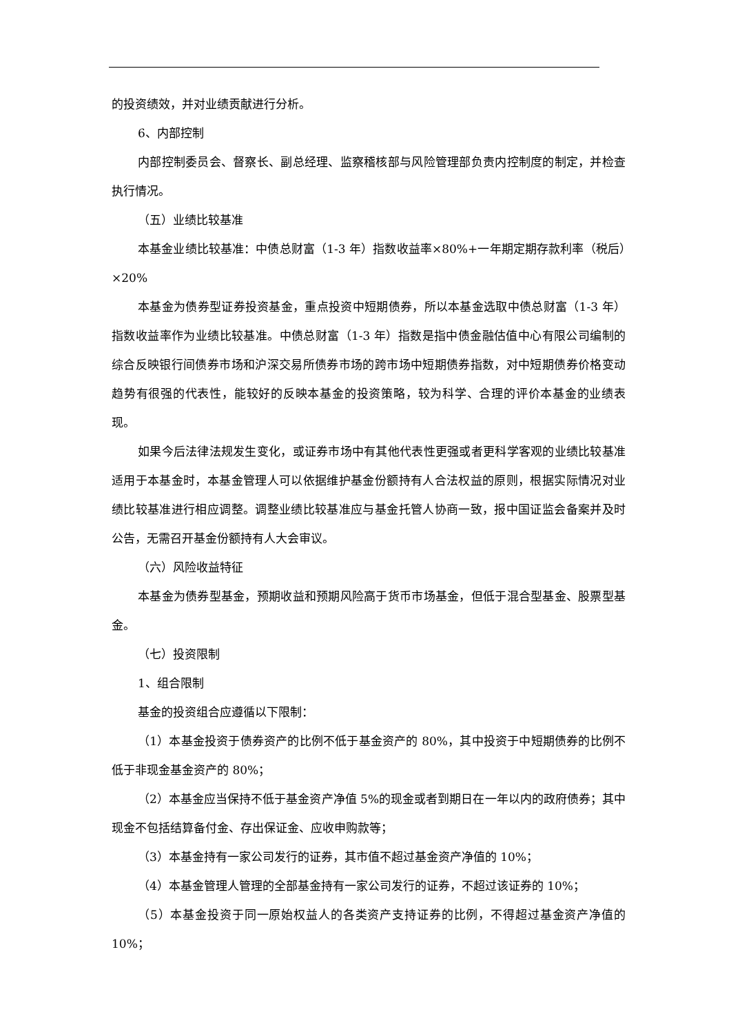的投资绩效，并对业绩贡献进行分析。
6、内部控制
内部控制委员会、督察长、副总经理、监察稽核部与风险管理部负责内控制度的制定，并检查执行情况。
（五）业绩比较基准
本基金业绩比较基准：中债总财富（1-3 年）指数收益率×80%+一年期定期存款利率（税后）×20%
本基金为债券型证券投资基金，重点投资中短期债券，所以本基金选取中债总财富（1-3 年）指数收益率作为业绩比较基准。中债总财富（1-3 年）指数是指中债金融估值中心有限公司编制的综合反映银行间债券市场和沪深交易所债券市场的跨市场中短期债券指数，对中短期债券价格变动趋势有很强的代表性，能较好的反映本基金的投资策略，较为科学、合理的评价本基金的业绩表现。
如果今后法律法规发生变化，或证券市场中有其他代表性更强或者更科学客观的业绩比较基准适用于本基金时，本基金管理人可以依据维护基金份额持有人合法权益的原则，根据实际情况对业绩比较基准进行相应调整。调整业绩比较基准应与基金托管人协商一致，报中国证监会备案并及时公告，无需召开基金份额持有人大会审议。
（六）风险收益特征
本基金为债券型基金，预期收益和预期风险高于货币市场基金，但低于混合型基金、股票型基金。
（七）投资限制
1、组合限制
基金的投资组合应遵循以下限制：
（1）本基金投资于债券资产的比例不低于基金资产的 80%，其中投资于中短期债券的比例不低于非现金基金资产的 80%；
（2）本基金应当保持不低于基金资产净值 5%的现金或者到期日在一年以内的政府债券；其中现金不包括结算备付金、存出保证金、应收申购款等；
（3）本基金持有一家公司发行的证券，其市值不超过基金资产净值的 10%；
（4）本基金管理人管理的全部基金持有一家公司发行的证券，不超过该证券的 10%；
（5）本基金投资于同一原始权益人的各类资产支持证券的比例，不得超过基金资产净值的 10%；